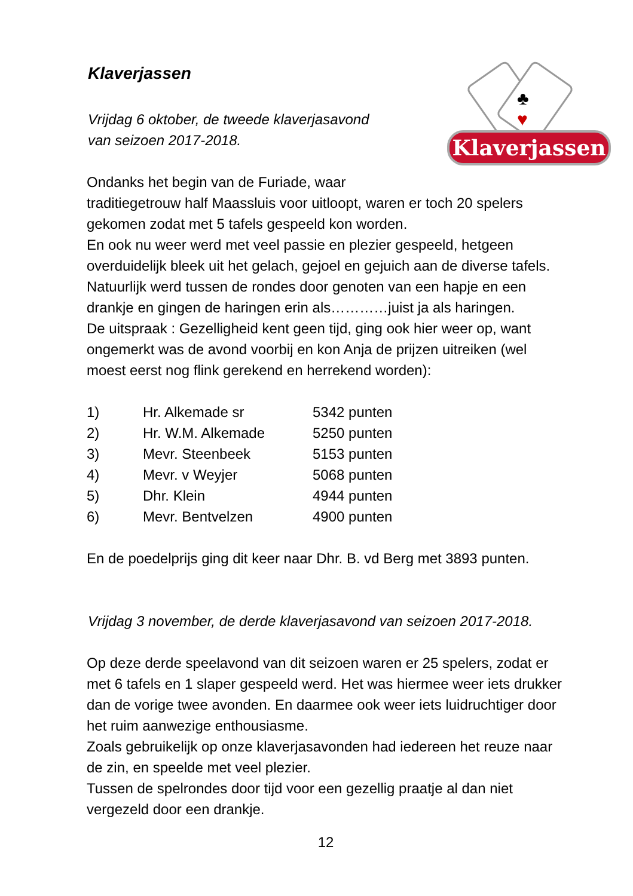♣
♥
Klaverjassen
Klaverjassen
Vrijdag 6 oktober, de tweede klaverjasavond
van seizoen 2017-2018.
Ondanks het begin van de Furiade, waar
traditiegetrouw half Maassluis voor uitloopt, waren er toch 20 spelers gekomen zodat met 5 tafels gespeeld kon worden.
En ook nu weer werd met veel passie en plezier gespeeld, hetgeen overduidelijk bleek uit het gelach, gejoel en gejuich aan de diverse tafels.
Natuurlijk werd tussen de rondes door genoten van een hapje en een drankje en gingen de haringen erin als…………juist ja als haringen.
De uitspraak : Gezelligheid kent geen tijd, ging ook hier weer op, want ongemerkt was de avond voorbij en kon Anja de prijzen uitreiken (wel moest eerst nog flink gerekend en herrekend worden):
| 1) | Hr. Alkemade sr | 5342 punten |
| 2) | Hr. W.M. Alkemade | 5250 punten |
| 3) | Mevr. Steenbeek | 5153 punten |
| 4) | Mevr. v Weyjer | 5068 punten |
| 5) | Dhr. Klein | 4944 punten |
| 6) | Mevr. Bentvelzen | 4900 punten |
En de poedelprijs ging dit keer naar Dhr. B. vd Berg met 3893 punten.
Vrijdag 3 november, de derde klaverjasavond van seizoen 2017-2018.
Op deze derde speelavond van dit seizoen waren er 25 spelers, zodat er met 6 tafels en 1 slaper gespeeld werd. Het was hiermee weer iets drukker dan de vorige twee avonden. En daarmee ook weer iets luidruchtiger door het ruim aanwezige enthousiasme.
Zoals gebruikelijk op onze klaverjasavonden had iedereen het reuze naar de zin, en speelde met veel plezier.
Tussen de spelrondes door tijd voor een gezellig praatje al dan niet vergezeld door een drankje.
12